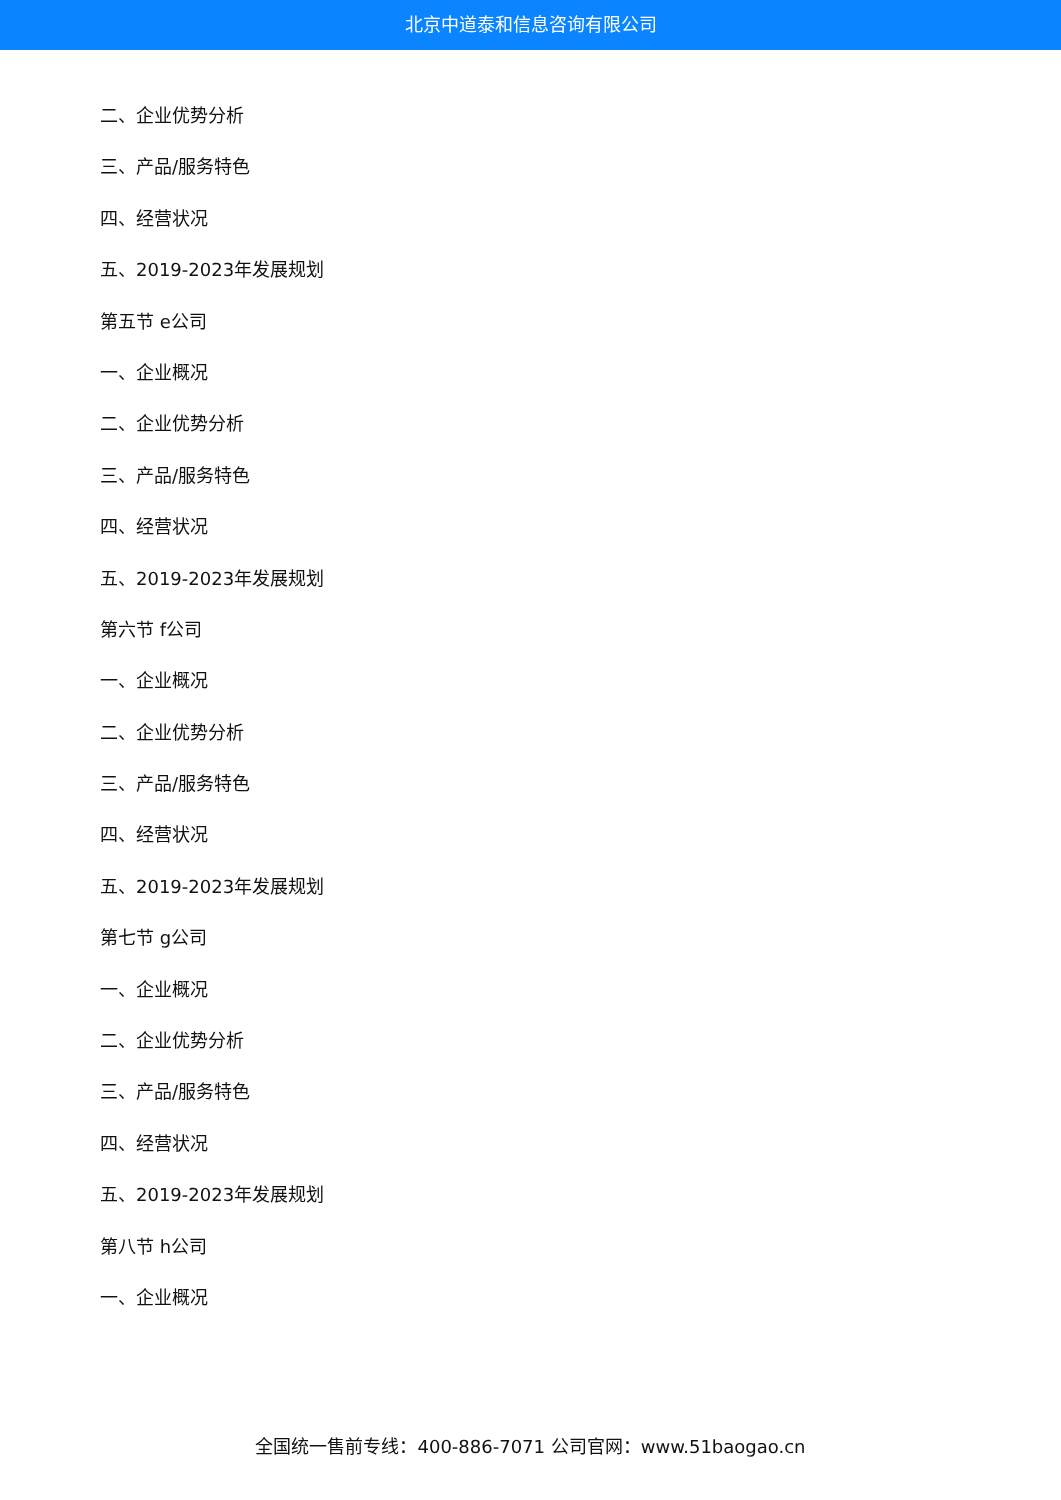北京中道泰和信息咨询有限公司
二、企业优势分析
三、产品/服务特色
四、经营状况
五、2019-2023年发展规划
第五节 e公司
一、企业概况
二、企业优势分析
三、产品/服务特色
四、经营状况
五、2019-2023年发展规划
第六节 f公司
一、企业概况
二、企业优势分析
三、产品/服务特色
四、经营状况
五、2019-2023年发展规划
第七节 g公司
一、企业概况
二、企业优势分析
三、产品/服务特色
四、经营状况
五、2019-2023年发展规划
第八节 h公司
一、企业概况
全国统一售前专线：400-886-7071 公司官网：www.51baogao.cn